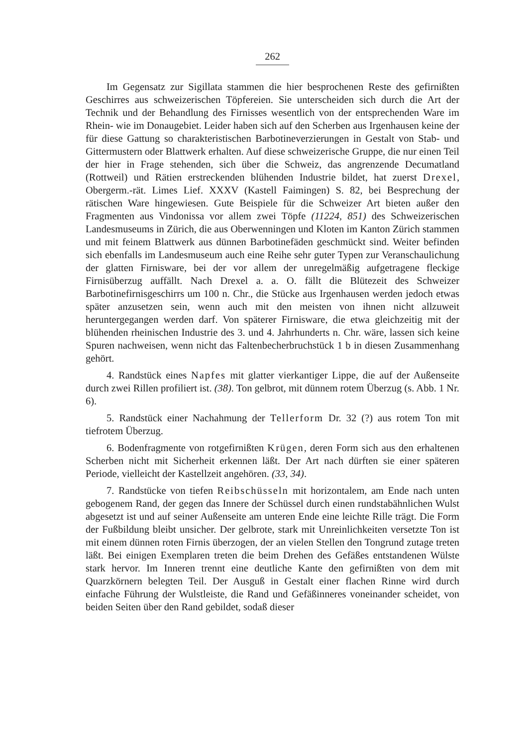262
Im Gegensatz zur Sigillata stammen die hier besprochenen Reste des gefirnißten Geschirres aus schweizerischen Töpfereien. Sie unterscheiden sich durch die Art der Technik und der Behandlung des Firnisses wesentlich von der entsprechenden Ware im Rhein- wie im Donaugebiet. Leider haben sich auf den Scherben aus Irgenhausen keine der für diese Gattung so charakteristischen Barbotineverzierungen in Gestalt von Stab- und Gittermustern oder Blattwerk erhalten. Auf diese schweizerische Gruppe, die nur einen Teil der hier in Frage stehenden, sich über die Schweiz, das angrenzende Decumatland (Rottweil) und Rätien erstreckenden blühenden Industrie bildet, hat zuerst Drexel, Obergerm.-rät. Limes Lief. XXXV (Kastell Faimingen) S. 82, bei Besprechung der rätischen Ware hingewiesen. Gute Beispiele für die Schweizer Art bieten außer den Fragmenten aus Vindonissa vor allem zwei Töpfe (11224, 851) des Schweizerischen Landesmuseums in Zürich, die aus Oberwenningen und Kloten im Kanton Zürich stammen und mit feinem Blattwerk aus dünnen Barbotinefäden geschmückt sind. Weiter befinden sich ebenfalls im Landesmuseum auch eine Reihe sehr guter Typen zur Veranschaulichung der glatten Firnisware, bei der vor allem der unregelmäßig aufgetragene fleckige Firnisüberzug auffällt. Nach Drexel a. a. O. fällt die Blütezeit des Schweizer Barbotinefirnisgeschirrs um 100 n. Chr., die Stücke aus Irgenhausen werden jedoch etwas später anzusetzen sein, wenn auch mit den meisten von ihnen nicht allzuweit heruntergegangen werden darf. Von späterer Firnisware, die etwa gleichzeitig mit der blühenden rheinischen Industrie des 3. und 4. Jahrhunderts n. Chr. wäre, lassen sich keine Spuren nachweisen, wenn nicht das Faltenbecherbruchstück 1 b in diesen Zusammenhang gehört.
4. Randstück eines Napfes mit glatter vierkantiger Lippe, die auf der Außenseite durch zwei Rillen profiliert ist. (38). Ton gelbrot, mit dünnem rotem Überzug (s. Abb. 1 Nr. 6).
5. Randstück einer Nachahmung der Tellerform Dr. 32 (?) aus rotem Ton mit tiefrotem Überzug.
6. Bodenfragmente von rotgefirnißten Krügen, deren Form sich aus den erhaltenen Scherben nicht mit Sicherheit erkennen läßt. Der Art nach dürften sie einer späteren Periode, vielleicht der Kastellzeit angehören. (33, 34).
7. Randstücke von tiefen Reibschüsseln mit horizontalem, am Ende nach unten gebogenem Rand, der gegen das Innere der Schüssel durch einen rundstabähnlichen Wulst abgesetzt ist und auf seiner Außenseite am unteren Ende eine leichte Rille trägt. Die Form der Fußbildung bleibt unsicher. Der gelbrote, stark mit Unreinlichkeiten versetzte Ton ist mit einem dünnen roten Firnis überzogen, der an vielen Stellen den Tongrund zutage treten läßt. Bei einigen Exemplaren treten die beim Drehen des Gefäßes entstandenen Wülste stark hervor. Im Inneren trennt eine deutliche Kante den gefirnißten von dem mit Quarzkörnern belegten Teil. Der Ausguß in Gestalt einer flachen Rinne wird durch einfache Führung der Wulstleiste, die Rand und Gefäßinneres voneinander scheidet, von beiden Seiten über den Rand gebildet, sodaß dieser